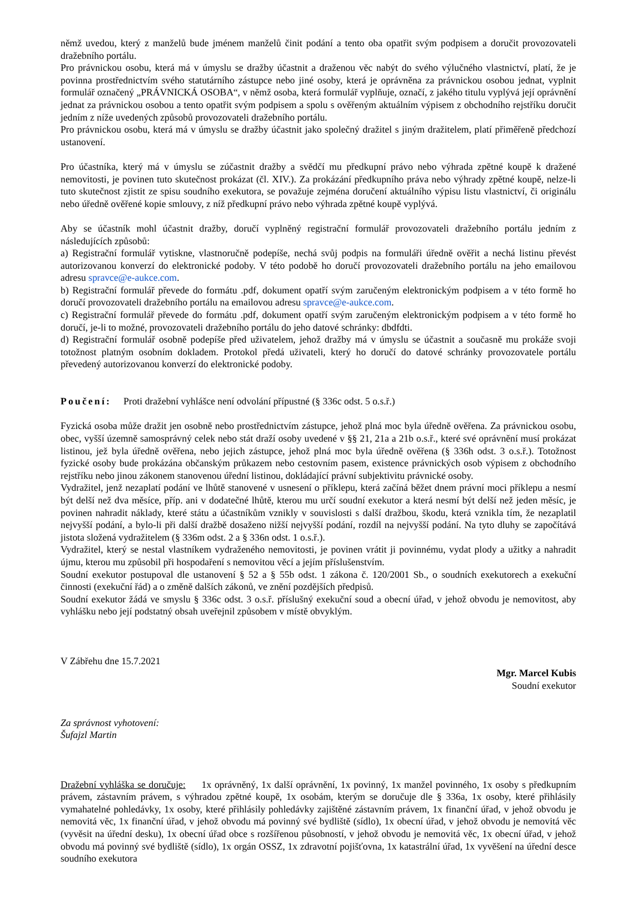němž uvedou, který z manželů bude jménem manželů činit podání a tento oba opatřit svým podpisem a doručit provozovateli dražebního portálu.
Pro právnickou osobu, která má v úmyslu se dražby účastnit a draženou věc nabýt do svého výlučného vlastnictví, platí, že je povinna prostřednictvím svého statutárního zástupce nebo jiné osoby, která je oprávněna za právnickou osobou jednat, vyplnit formulář označený „PRÁVNICKÁ OSOBA“, v němž osoba, která formulář vyplňuje, označí, z jakého titulu vyplývá její oprávnění jednat za právnickou osobou a tento opatřit svým podpisem a spolu s ověřeným aktuálním výpisem z obchodního rejstříku doručit jedním z níže uvedených způsobů provozovateli dražebního portálu.
Pro právnickou osobu, která má v úmyslu se dražby účastnit jako společný dražitel s jiným dražitelem, platí přiměřeně předchozí ustanovení.
Pro účastníka, který má v úmyslu se zúčastnit dražby a svědčí mu předkupní právo nebo výhrada zpětné koupě k dražené nemovitosti, je povinen tuto skutečnost prokázat (čl. XIV.). Za prokázání předkupního práva nebo výhrady zpětné koupě, nelze-li tuto skutečnost zjistit ze spisu soudního exekutora, se považuje zejména doručení aktuálního výpisu listu vlastnictví, či originálu nebo úředně ověřené kopie smlouvy, z níž předkupní právo nebo výhrada zpětné koupě vyplývá.
Aby se účastník mohl účastnit dražby, doručí vyplněný registrační formulář provozovateli dražebního portálu jedním z následujících způsobů:
a) Registrační formulář vytiskne, vlastnoručně podepíše, nechá svůj podpis na formuláři úředně ověřit a nechá listinu převést autorizovanou konverzí do elektronické podoby. V této podobě ho doručí provozovateli dražebního portálu na jeho emailovou adresu spravce@e-aukce.com.
b) Registrační formulář převede do formátu .pdf, dokument opatří svým zaručeným elektronickým podpisem a v této formě ho doručí provozovateli dražebního portálu na emailovou adresu spravce@e-aukce.com.
c) Registrační formulář převede do formátu .pdf, dokument opatří svým zaručeným elektronickým podpisem a v této formě ho doručí, je-li to možné, provozovateli dražebního portálu do jeho datové schránky: dbdfdti.
d) Registrační formulář osobně podepíše před uživatelem, jehož dražby má v úmyslu se účastnit a současně mu prokáže svoji totožnost platným osobním dokladem. Protokol předá uživateli, který ho doručí do datové schránky provozovatele portálu převedený autorizovanou konverzí do elektronické podoby.
Poučení: Proti dražební vyhlášce není odvolání přípustné (§ 336c odst. 5 o.s.ř.)
Fyzická osoba může dražit jen osobně nebo prostřednictvím zástupce, jehož plná moc byla úředně ověřena. Za právnickou osobu, obec, vyšší územně samosprávný celek nebo stát draží osoby uvedené v §§ 21, 21a a 21b o.s.ř., které své oprávnění musí prokázat listinou, jež byla úředně ověřena, nebo jejich zástupce, jehož plná moc byla úředně ověřena (§ 336h odst. 3 o.s.ř.). Totožnost fyzické osoby bude prokázána občanským průkazem nebo cestovním pasem, existence právnických osob výpisem z obchodního rejstříku nebo jinou zákonem stanovenou úřední listinou, dokládající právní subjektivitu právnické osoby.
Vydražitel, jenž nezaplatí podání ve lhůtě stanovené v usnesení o příklepu, která začíná běžet dnem právní moci příklepu a nesmí být delší než dva měsíce, příp. ani v dodatečné lhůtě, kterou mu určí soudní exekutor a která nesmí být delší než jeden měsíc, je povinen nahradit náklady, které státu a účastníkům vznikly v souvislosti s další dražbou, škodu, která vznikla tím, že nezaplatil nejvyšší podání, a bylo-li při další dražbě dosaženo nižší nejvyšší podání, rozdíl na nejvyšší podání. Na tyto dluhy se započítává jistota složená vydražitelem (§ 336m odst. 2 a § 336n odst. 1 o.s.ř.).
Vydražitel, který se nestal vlastníkem vydraženého nemovitosti, je povinen vrátit ji povinnému, vydat plody a užitky a nahradit újmu, kterou mu způsobil při hospodaření s nemovitou věcí a jejím příslušenstvím.
Soudní exekutor postupoval dle ustanovení § 52 a § 55b odst. 1 zákona č. 120/2001 Sb., o soudních exekutorech a exekuční činnosti (exekuční řád) a o změně dalších zákonů, ve znění pozdějších předpisů.
Soudní exekutor žádá ve smyslu § 336c odst. 3 o.s.ř. příslušný exekuční soud a obecní úřad, v jehož obvodu je nemovitost, aby vyhlášku nebo její podstatný obsah uveřejnil způsobem v místě obvyklým.
V Zábřehu dne 15.7.2021
Mgr. Marcel Kubis
Soudní exekutor
Za správnost vyhotovení:
Šufajzl Martin
Dražební vyhláška se doručuje: 1x oprávněný, 1x další oprávnění, 1x povinný, 1x manžel povinného, 1x osoby s předkupním právem, zástavním právem, s výhradou zpětné koupě, 1x osobám, kterým se doručuje dle § 336a, 1x osoby, které přihlásily vymahatelné pohledávky, 1x osoby, které přihlásily pohledávky zajištěné zástavním právem, 1x finanční úřad, v jehož obvodu je nemovitá věc, 1x finanční úřad, v jehož obvodu má povinný své bydliště (sídlo), 1x obecní úřad, v jehož obvodu je nemovitá věc (vyvěsit na úřední desku), 1x obecní úřad obce s rozšířenou působností, v jehož obvodu je nemovitá věc, 1x obecní úřad, v jehož obvodu má povinný své bydliště (sídlo), 1x orgán OSSZ, 1x zdravotní pojišťovna, 1x katastrální úřad, 1x vyvěšení na úřední desce soudního exekutora